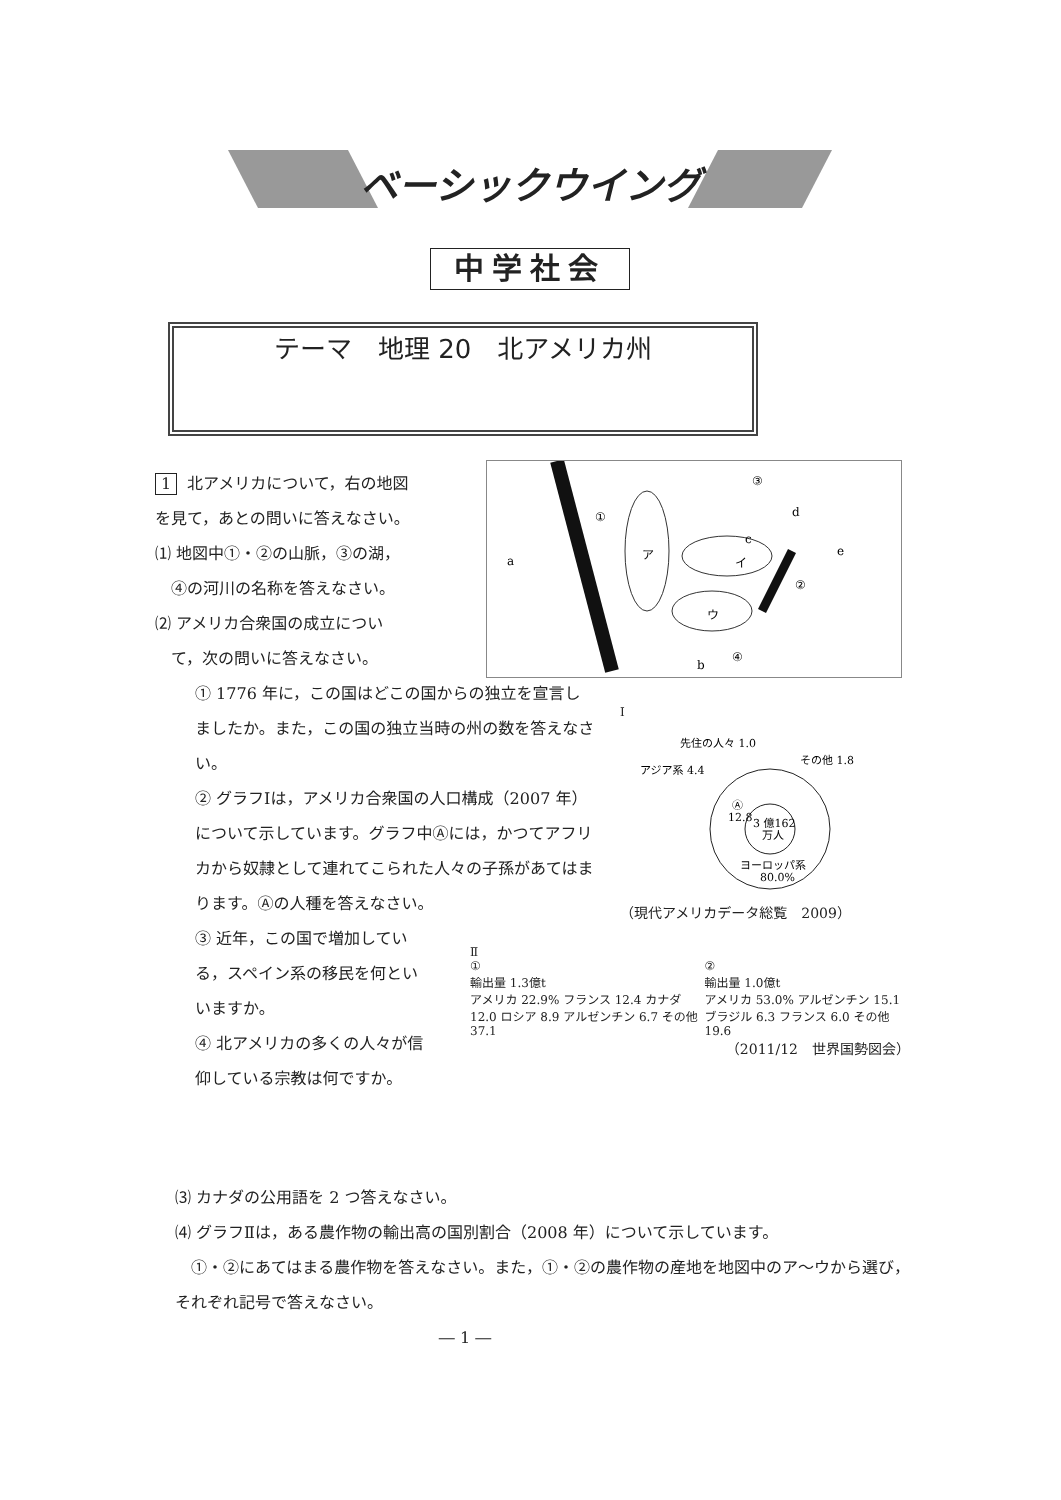ベーシックウイング
中学社会
テーマ　地理 20　北アメリカ州
1 北アメリカについて，右の地図
を見て，あとの問いに答えなさい。
⑴ 地図中①・②の山脈，③の湖，
　④の河川の名称を答えなさい。
⑵ アメリカ合衆国の成立につい
　て，次の問いに答えなさい。
① 1776 年に，この国はどこの国からの独立を宣言しましたか。また，この国の独立当時の州の数を答えなさい。
② グラフⅠは，アメリカ合衆国の人口構成（2007 年）について示しています。グラフ中Ⓐには，かつてアフリカから奴隷として連れてこられた人々の子孫があてはまります。Ⓐの人種を答えなさい。
③ 近年，この国で増加している，スペイン系の移民を何といいますか。
④ 北アメリカの多くの人々が信仰している宗教は何ですか。
a
①
ア
③
d
c
e
イ
②
ウ
b
④
Ⅰ
先住の人々 1.0
その他 1.8
アジア系 4.4
Ⓐ
12.8
3 億162
万人
ヨーロッパ系
80.0%
（現代アメリカデータ総覧　2009）
Ⅱ
①
輸出量 1.3億t
アメリカ 22.9% フランス 12.4 カナダ 12.0 ロシア 8.9 アルゼンチン 6.7 その他 37.1
②
輸出量 1.0億t
アメリカ 53.0% アルゼンチン 15.1 ブラジル 6.3 フランス 6.0 その他 19.6
（2011/12　世界国勢図会）
⑶ カナダの公用語を 2 つ答えなさい。
⑷ グラフⅡは，ある農作物の輸出高の国別割合（2008 年）について示しています。
　①・②にあてはまる農作物を答えなさい。また，①・②の農作物の産地を地図中のア〜ウから選び，それぞれ記号で答えなさい。
― 1 ―